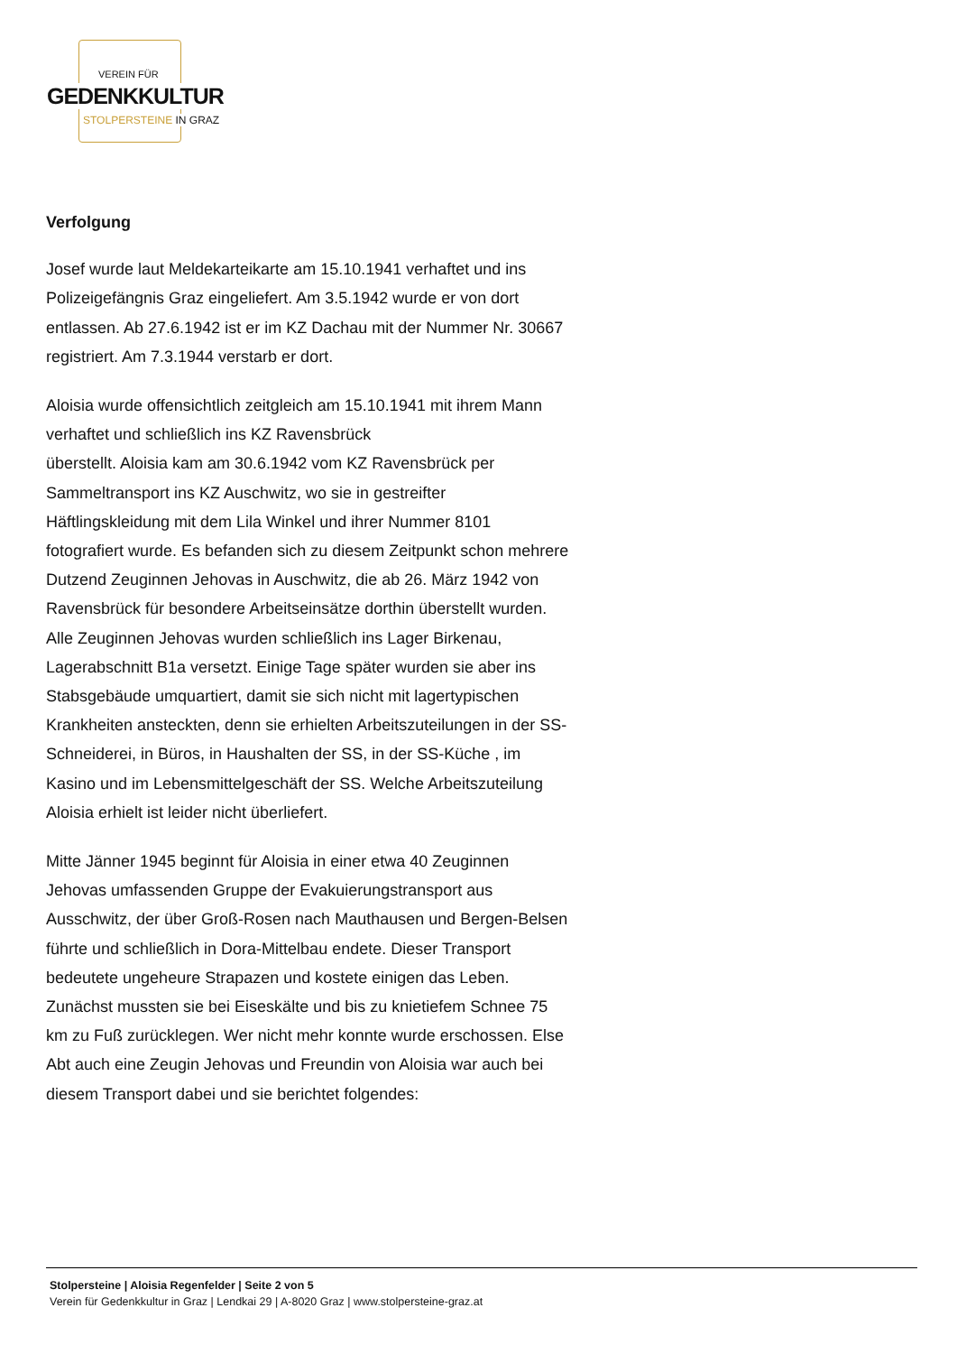VEREIN FÜR
GEDENKKULTUR
STOLPERSTEINE IN GRAZ
Verfolgung
Josef wurde laut Meldekarteikarte am 15.10.1941 verhaftet und ins Polizeigefängnis Graz eingeliefert. Am 3.5.1942 wurde er von dort entlassen. Ab 27.6.1942 ist er im KZ Dachau mit der Nummer Nr. 30667 registriert. Am 7.3.1944 verstarb er dort.
Aloisia wurde offensichtlich zeitgleich am 15.10.1941 mit ihrem Mann verhaftet und schließlich ins KZ Ravensbrück
überstellt. Aloisia kam am 30.6.1942 vom KZ Ravensbrück per Sammeltransport ins KZ Auschwitz, wo sie in gestreifter Häftlingskleidung mit dem Lila Winkel und ihrer Nummer 8101 fotografiert wurde. Es befanden sich zu diesem Zeitpunkt schon mehrere Dutzend Zeuginnen Jehovas in Auschwitz, die ab 26. März 1942 von Ravensbrück für besondere Arbeitseinsätze dorthin überstellt wurden. Alle Zeuginnen Jehovas wurden schließlich ins Lager Birkenau, Lagerabschnitt B1a versetzt. Einige Tage später wurden sie aber ins Stabsgebäude umquartiert, damit sie sich nicht mit lagertypischen Krankheiten ansteckten, denn sie erhielten Arbeitszuteilungen in der SS-Schneiderei, in Büros, in Haushalten der SS, in der SS-Küche , im Kasino und im Lebensmittelgeschäft der SS. Welche Arbeitszuteilung Aloisia erhielt ist leider nicht überliefert.
Mitte Jänner 1945 beginnt für Aloisia in einer etwa 40 Zeuginnen Jehovas umfassenden Gruppe der Evakuierungstransport aus Ausschwitz, der über Groß-Rosen nach Mauthausen und Bergen-Belsen führte und schließlich in Dora-Mittelbau endete. Dieser Transport bedeutete ungeheure Strapazen und kostete einigen das Leben. Zunächst mussten sie bei Eiseskälte und bis zu knietiefem Schnee 75 km zu Fuß zurücklegen. Wer nicht mehr konnte wurde erschossen. Else Abt auch eine Zeugin Jehovas und Freundin von Aloisia war auch bei diesem Transport dabei und sie berichtet folgendes:
Stolpersteine | Aloisia Regenfelder | Seite 2 von 5
Verein für Gedenkkultur in Graz | Lendkai 29 | A-8020 Graz | www.stolpersteine-graz.at